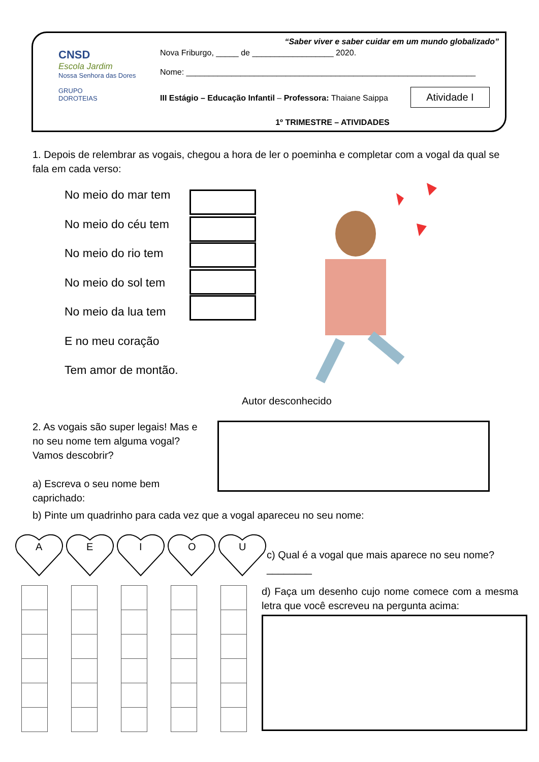CNSD
Escola Jardim
Nossa Senhora das Dores
GRUPO
DOROTEIAS
“Saber viver e saber cuidar em um mundo globalizado”
Nova Friburgo, _____ de __________________ 2020.
Nome: ________________________________________________________________
III Estágio – Educação Infantil – Professora: Thaiane Saippa Atividade I
1º TRIMESTRE – ATIVIDADES
1. Depois de relembrar as vogais, chegou a hora de ler o poeminha e completar com a vogal da qual se fala em cada verso:
No meio do mar tem
No meio do céu tem
No meio do rio tem
No meio do sol tem
No meio da lua tem
E no meu coração
Tem amor de montão.
Autor desconhecido
2. As vogais são super legais! Mas e no seu nome tem alguma vogal? Vamos descobrir?
a) Escreva o seu nome bem caprichado:
b) Pinte um quadrinho para cada vez que a vogal apareceu no seu nome:
A
E
I
O
U
c) Qual é a vogal que mais aparece no seu nome? ________
d) Faça um desenho cujo nome comece com a mesma letra que você escreveu na pergunta acima: